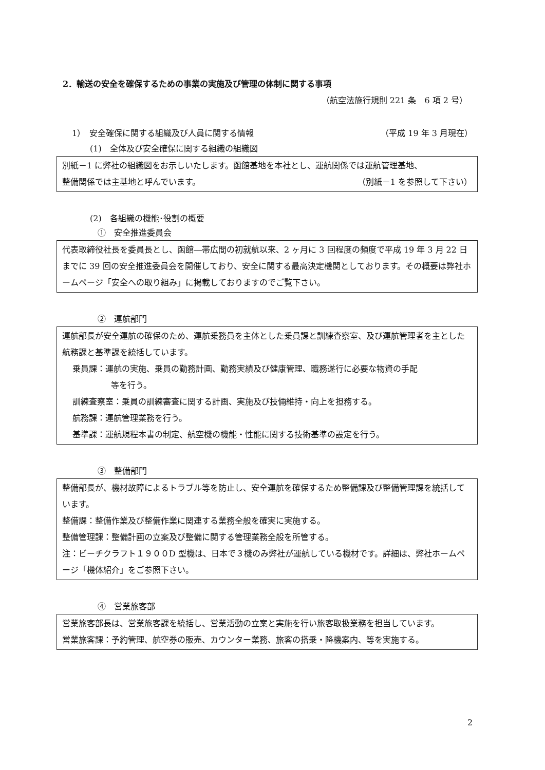2．輸送の安全を確保するための事業の実施及び管理の体制に関する事項
（航空法施行規則 221 条　6 項 2 号）
1）　安全確保に関する組織及び人員に関する情報 （平成 19 年 3 月現在）
(1)　全体及び安全確保に関する組織の組織図
別紙－1 に弊社の組織図をお示しいたします。函館基地を本社とし、運航関係では運航管理基地、
整備関係では主基地と呼んでいます。 （別紙－1 を参照して下さい）
(2)　各組織の機能･役割の概要
①　安全推進委員会
代表取締役社長を委員長とし、函館―帯広間の初就航以来、2 ヶ月に 3 回程度の頻度で平成 19 年 3 月 22 日までに 39 回の安全推進委員会を開催しており、安全に関する最高決定機関としております。その概要は弊社ホームページ「安全への取り組み」に掲載しておりますのでご覧下さい。
②　運航部門
運航部長が安全運航の確保のため、運航乗務員を主体とした乗員課と訓練査察室、及び運航管理者を主とした航務課と基準課を統括しています。
乗員課：運航の実施、乗員の勤務計画、勤務実績及び健康管理、職務遂行に必要な物資の手配
等を行う。
訓練査察室：乗員の訓練審査に関する計画、実施及び技倆維持・向上を担務する。
航務課：運航管理業務を行う。
基準課：運航規程本書の制定、航空機の機能・性能に関する技術基準の設定を行う。
③　整備部門
整備部長が、機材故障によるトラブル等を防止し、安全運航を確保するため整備課及び整備管理課を統括しています。
整備課：整備作業及び整備作業に関連する業務全般を確実に実施する。
整備管理課：整備計画の立案及び整備に関する管理業務全般を所管する。
注：ビーチクラフト１９００D 型機は、日本で３機のみ弊社が運航している機材です。詳細は、弊社ホームページ「機体紹介」をご参照下さい。
④　営業旅客部
営業旅客部長は、営業旅客課を統括し、営業活動の立案と実施を行い旅客取扱業務を担当しています。
営業旅客課：予約管理、航空券の販売、カウンター業務、旅客の搭乗・降機案内、等を実施する。
2